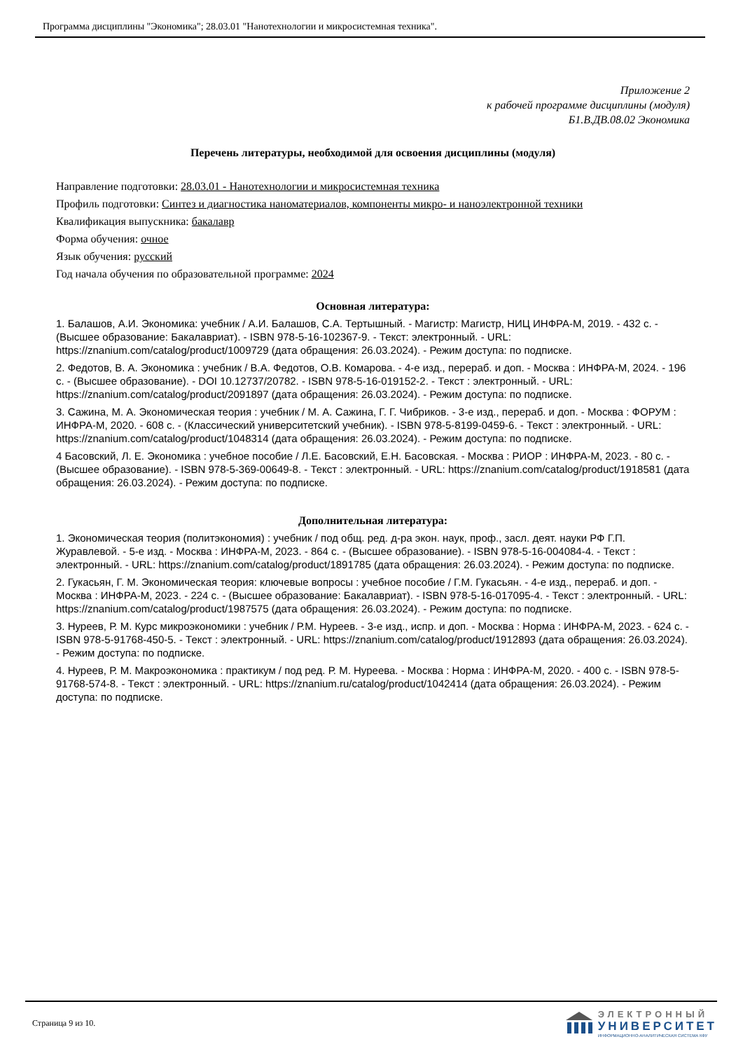Программа дисциплины "Экономика"; 28.03.01 "Нанотехнологии и микросистемная техника".
Приложение 2
к рабочей программе дисциплины (модуля)
Б1.В.ДВ.08.02 Экономика
Перечень литературы, необходимой для освоения дисциплины (модуля)
Направление подготовки: 28.03.01 - Нанотехнологии и микросистемная техника
Профиль подготовки: Синтез и диагностика наноматериалов, компоненты микро- и наноэлектронной техники
Квалификация выпускника: бакалавр
Форма обучения: очное
Язык обучения: русский
Год начала обучения по образовательной программе: 2024
Основная литература:
1. Балашов, А.И. Экономика: учебник / А.И. Балашов, С.А. Тертышный. - Магистр: Магистр, НИЦ ИНФРА-М, 2019. - 432 с. - (Высшее образование: Бакалавриат). - ISBN 978-5-16-102367-9. - Текст: электронный. - URL: https://znanium.com/catalog/product/1009729 (дата обращения: 26.03.2024). - Режим доступа: по подписке.
2. Федотов, В. А. Экономика : учебник / В.А. Федотов, О.В. Комарова. - 4-е изд., перераб. и доп. - Москва : ИНФРА-М, 2024. - 196 с. - (Высшее образование). - DOI 10.12737/20782. - ISBN 978-5-16-019152-2. - Текст : электронный. - URL: https://znanium.com/catalog/product/2091897 (дата обращения: 26.03.2024). - Режим доступа: по подписке.
3. Сажина, М. А. Экономическая теория : учебник / М. А. Сажина, Г. Г. Чибриков. - 3-е изд., перераб. и доп. - Москва : ФОРУМ : ИНФРА-М, 2020. - 608 с. - (Классический университетский учебник). - ISBN 978-5-8199-0459-6. - Текст : электронный. - URL: https://znanium.com/catalog/product/1048314 (дата обращения: 26.03.2024). - Режим доступа: по подписке.
4 Басовский, Л. Е. Экономика : учебное пособие / Л.Е. Басовский, Е.Н. Басовская. - Москва : РИОР : ИНФРА-М, 2023. - 80 с. - (Высшее образование). - ISBN 978-5-369-00649-8. - Текст : электронный. - URL: https://znanium.com/catalog/product/1918581 (дата обращения: 26.03.2024). - Режим доступа: по подписке.
Дополнительная литература:
1. Экономическая теория (политэкономия) : учебник / под общ. ред. д-ра экон. наук, проф., засл. деят. науки РФ Г.П. Журавлевой. - 5-е изд. - Москва : ИНФРА-М, 2023. - 864 с. - (Высшее образование). - ISBN 978-5-16-004084-4. - Текст : электронный. - URL: https://znanium.com/catalog/product/1891785 (дата обращения: 26.03.2024). - Режим доступа: по подписке.
2. Гукасьян, Г. М. Экономическая теория: ключевые вопросы : учебное пособие / Г.М. Гукасьян. - 4-е изд., перераб. и доп. - Москва : ИНФРА-М, 2023. - 224 с. - (Высшее образование: Бакалавриат). - ISBN 978-5-16-017095-4. - Текст : электронный. - URL: https://znanium.com/catalog/product/1987575 (дата обращения: 26.03.2024). - Режим доступа: по подписке.
3. Нуреев, Р. М. Курс микроэкономики : учебник / Р.М. Нуреев. - 3-е изд., испр. и доп. - Москва : Норма : ИНФРА-М, 2023. - 624 с. - ISBN 978-5-91768-450-5. - Текст : электронный. - URL: https://znanium.com/catalog/product/1912893 (дата обращения: 26.03.2024). - Режим доступа: по подписке.
4. Нуреев, Р. М. Макроэкономика : практикум / под ред. Р. М. Нуреева. - Москва : Норма : ИНФРА-М, 2020. - 400 с. - ISBN 978-5-91768-574-8. - Текст : электронный. - URL: https://znanium.ru/catalog/product/1042414 (дата обращения: 26.03.2024). - Режим доступа: по подписке.
Страница 9 из 10.
ЭЛЕКТРОННЫЙ
УНИВЕРСИТЕТ
ИНФОРМАЦИОННО-АНАЛИТИЧЕСКАЯ СИСТЕМА КФУ